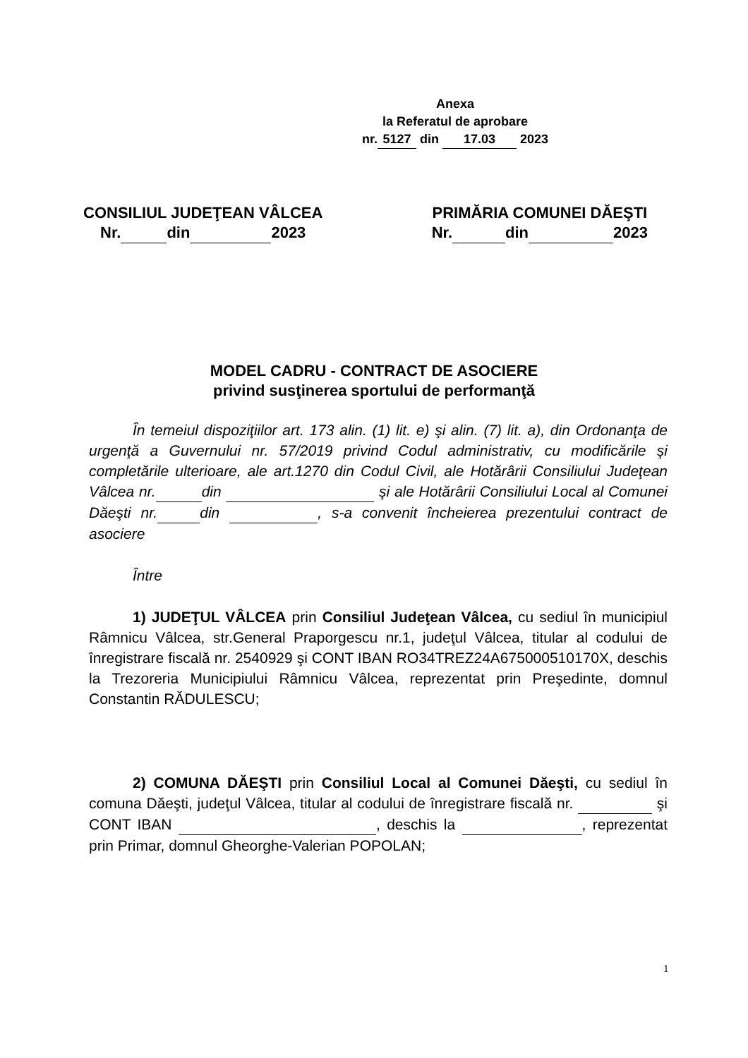Anexa
la Referatul de aprobare
nr. 5127 din 17.03 2023
CONSILIUL JUDEŢEAN VÂLCEA
Nr. din 2023
PRIMĂRIA COMUNEI DĂEŞTI
Nr. din 2023
MODEL CADRU - CONTRACT DE ASOCIERE
privind susţinerea sportului de performanţă
În temeiul dispoziţiilor art. 173 alin. (1) lit. e) şi alin. (7) lit. a), din Ordonanţa de urgenţă a Guvernului nr. 57/2019 privind Codul administrativ, cu modificările şi completările ulterioare, ale art.1270 din Codul Civil, ale Hotărârii Consiliului Judeţean Vâlcea nr. din şi ale Hotărârii Consiliului Local al Comunei Dăeşti nr. din , s-a convenit încheierea prezentului contract de asociere
Între
1) JUDEŢUL VÂLCEA prin Consiliul Judeţean Vâlcea, cu sediul în municipiul Râmnicu Vâlcea, str.General Praporgescu nr.1, judeţul Vâlcea, titular al codului de înregistrare fiscală nr. 2540929 şi CONT IBAN RO34TREZ24A675000510170X, deschis la Trezoreria Municipiului Râmnicu Vâlcea, reprezentat prin Preşedinte, domnul Constantin RĂDULESCU;
2) COMUNA DĂEŞTI prin Consiliul Local al Comunei Dăeşti, cu sediul în comuna Dăeşti, judeţul Vâlcea, titular al codului de înregistrare fiscală nr. şi CONT IBAN , deschis la , reprezentat prin Primar, domnul Gheorghe-Valerian POPOLAN;
1